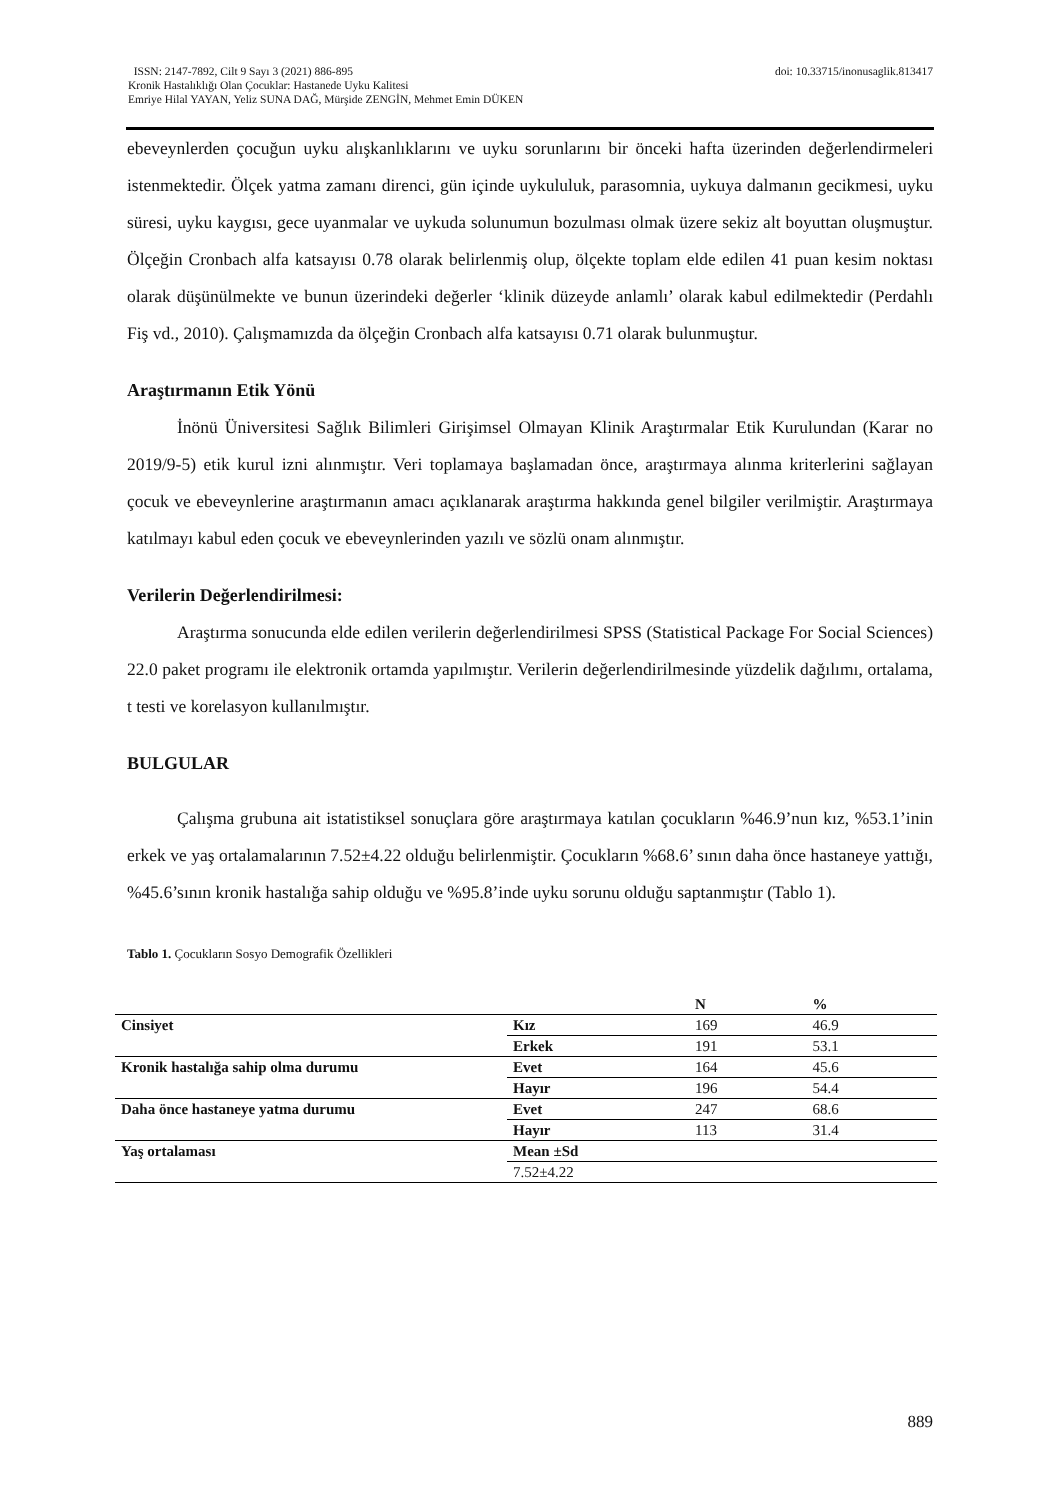doi: 10.33715/inonusaglik.813417 ISSN: 2147-7892, Cilt 9 Sayı 3 (2021) 886-895
Kronik Hastalıklığı Olan Çocuklar: Hastanede Uyku Kalitesi
Emriye Hilal YAYAN, Yeliz SUNA DAĞ, Mürşide ZENGİN, Mehmet Emin DÜKEN
ebeveynlerden çocuğun uyku alışkanlıklarını ve uyku sorunlarını bir önceki hafta üzerinden değerlendirmeleri istenmektedir. Ölçek yatma zamanı direnci, gün içinde uykululuk, parasomnia, uykuya dalmanın gecikmesi, uyku süresi, uyku kaygısı, gece uyanmalar ve uykuda solunumun bozulması olmak üzere sekiz alt boyuttan oluşmuştur. Ölçeğin Cronbach alfa katsayısı 0.78 olarak belirlenmiş olup, ölçekte toplam elde edilen 41 puan kesim noktası olarak düşünülmekte ve bunun üzerindeki değerler ‘klinik düzeyde anlamlı’ olarak kabul edilmektedir (Perdahlı Fiş vd., 2010). Çalışmamızda da ölçeğin Cronbach alfa katsayısı 0.71 olarak bulunmuştur.
Araştırmanın Etik Yönü
İnönü Üniversitesi Sağlık Bilimleri Girişimsel Olmayan Klinik Araştırmalar Etik Kurulundan (Karar no 2019/9-5) etik kurul izni alınmıştır. Veri toplamaya başlamadan önce, araştırmaya alınma kriterlerini sağlayan çocuk ve ebeveynlerine araştırmanın amacı açıklanarak araştırma hakkında genel bilgiler verilmiştir. Araştırmaya katılmayı kabul eden çocuk ve ebeveynlerinden yazılı ve sözlü onam alınmıştır.
Verilerin Değerlendirilmesi:
Araştırma sonucunda elde edilen verilerin değerlendirilmesi SPSS (Statistical Package For Social Sciences) 22.0 paket programı ile elektronik ortamda yapılmıştır. Verilerin değerlendirilmesinde yüzdelik dağılımı, ortalama, t testi ve korelasyon kullanılmıştır.
BULGULAR
Çalışma grubuna ait istatistiksel sonuçlara göre araştırmaya katılan çocukların %46.9’nun kız, %53.1’inin erkek ve yaş ortalamalarının 7.52±4.22 olduğu belirlenmiştir. Çocukların %68.6’ sının daha önce hastaneye yattığı, %45.6’sının kronik hastalığa sahip olduğu ve %95.8’inde uyku sorunu olduğu saptanmıştır (Tablo 1).
Tablo 1. Çocukların Sosyo Demografik Özellikleri
| | | N | % |
| --- | --- | --- | --- |
| Cinsiyet | Kız | 169 | 46.9 |
| | Erkek | 191 | 53.1 |
| Kronik hastalığa sahip olma durumu | Evet | 164 | 45.6 |
| | Hayır | 196 | 54.4 |
| Daha önce hastaneye yatma durumu | Evet | 247 | 68.6 |
| | Hayır | 113 | 31.4 |
| Yaş ortalaması | Mean ±Sd | | |
| | 7.52±4.22 | | |
889